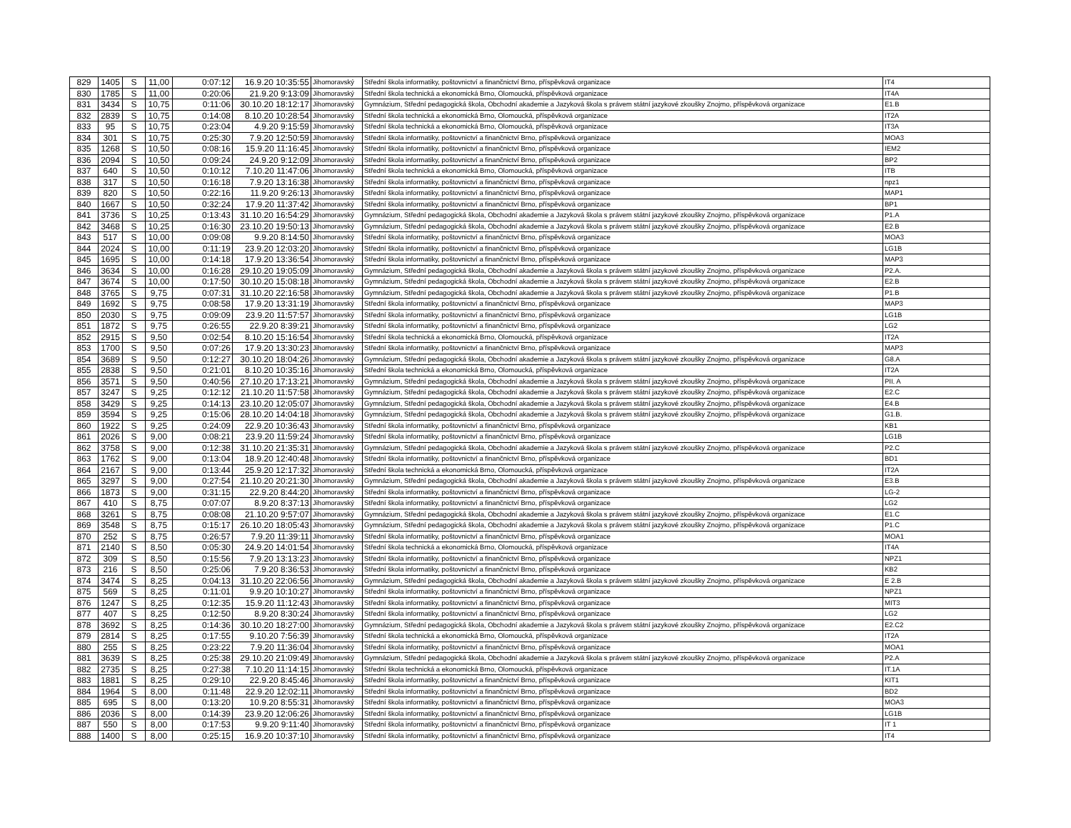| 829 | 1405 | S | 11,00 | 0:07:12 | 16.9.20 10:35:55 | Jihomoravský | Střední škola informatiky, poštovnictví a finančnictví Brno, příspěvková organizace | IT4 |
| 830 | 1785 | S | 11,00 | 0:20:06 | 21.9.20 9:13:09 | Jihomoravský | Střední škola technická a ekonomická Brno, Olomoucká, příspěvková organizace | IT4A |
| 831 | 3434 | S | 10,75 | 0:11:06 | 30.10.20 18:12:17 | Jihomoravský | Gymnázium, Střední pedagogická škola, Obchodní akademie a Jazyková škola s právem státní jazykové zkoušky Znojmo, příspěvková organizace | E1.B |
| 832 | 2839 | S | 10,75 | 0:14:08 | 8.10.20 10:28:54 | Jihomoravský | Střední škola technická a ekonomická Brno, Olomoucká, příspěvková organizace | IT2A |
| 833 | 95 | S | 10,75 | 0:23:04 | 4.9.20 9:15:59 | Jihomoravský | Střední škola technická a ekonomická Brno, Olomoucká, příspěvková organizace | IT3A |
| 834 | 301 | S | 10,75 | 0:25:30 | 7.9.20 12:50:59 | Jihomoravský | Střední škola informatiky, poštovnictví a finančnictví Brno, příspěvková organizace | MOA3 |
| 835 | 1268 | S | 10,50 | 0:08:16 | 15.9.20 11:16:45 | Jihomoravský | Střední škola informatiky, poštovnictví a finančnictví Brno, příspěvková organizace | IEM2 |
| 836 | 2094 | S | 10,50 | 0:09:24 | 24.9.20 9:12:09 | Jihomoravský | Střední škola informatiky, poštovnictví a finančnictví Brno, příspěvková organizace | BP2 |
| 837 | 640 | S | 10,50 | 0:10:12 | 7.10.20 11:47:06 | Jihomoravský | Střední škola technická a ekonomická Brno, Olomoucká, příspěvková organizace | ITB |
| 838 | 317 | S | 10,50 | 0:16:18 | 7.9.20 13:16:38 | Jihomoravský | Střední škola informatiky, poštovnictví a finančnictví Brno, příspěvková organizace | npz1 |
| 839 | 820 | S | 10,50 | 0:22:16 | 11.9.20 9:26:13 | Jihomoravský | Střední škola informatiky, poštovnictví a finančnictví Brno, příspěvková organizace | MAP1 |
| 840 | 1667 | S | 10,50 | 0:32:24 | 17.9.20 11:37:42 | Jihomoravský | Střední škola informatiky, poštovnictví a finančnictví Brno, příspěvková organizace | BP1 |
| 841 | 3736 | S | 10,25 | 0:13:43 | 31.10.20 16:54:29 | Jihomoravský | Gymnázium, Střední pedagogická škola, Obchodní akademie a Jazyková škola s právem státní jazykové zkoušky Znojmo, příspěvková organizace | P1.A |
| 842 | 3468 | S | 10,25 | 0:16:30 | 23.10.20 19:50:13 | Jihomoravský | Gymnázium, Střední pedagogická škola, Obchodní akademie a Jazyková škola s právem státní jazykové zkoušky Znojmo, příspěvková organizace | E2.B |
| 843 | 517 | S | 10,00 | 0:09:08 | 9.9.20 8:14:50 | Jihomoravský | Střední škola informatiky, poštovnictví a finančnictví Brno, příspěvková organizace | MOA3 |
| 844 | 2024 | S | 10,00 | 0:11:19 | 23.9.20 12:03:20 | Jihomoravský | Střední škola informatiky, poštovnictví a finančnictví Brno, příspěvková organizace | LG1B |
| 845 | 1695 | S | 10,00 | 0:14:18 | 17.9.20 13:36:54 | Jihomoravský | Střední škola informatiky, poštovnictví a finančnictví Brno, příspěvková organizace | MAP3 |
| 846 | 3634 | S | 10,00 | 0:16:28 | 29.10.20 19:05:09 | Jihomoravský | Gymnázium, Střední pedagogická škola, Obchodní akademie a Jazyková škola s právem státní jazykové zkoušky Znojmo, příspěvková organizace | P2.A. |
| 847 | 3674 | S | 10,00 | 0:17:50 | 30.10.20 15:08:18 | Jihomoravský | Gymnázium, Střední pedagogická škola, Obchodní akademie a Jazyková škola s právem státní jazykové zkoušky Znojmo, příspěvková organizace | E2.B |
| 848 | 3765 | S | 9,75 | 0:07:31 | 31.10.20 22:16:58 | Jihomoravský | Gymnázium, Střední pedagogická škola, Obchodní akademie a Jazyková škola s právem státní jazykové zkoušky Znojmo, příspěvková organizace | P1.B |
| 849 | 1692 | S | 9,75 | 0:08:58 | 17.9.20 13:31:19 | Jihomoravský | Střední škola informatiky, poštovnictví a finančnictví Brno, příspěvková organizace | MAP3 |
| 850 | 2030 | S | 9,75 | 0:09:09 | 23.9.20 11:57:57 | Jihomoravský | Střední škola informatiky, poštovnictví a finančnictví Brno, příspěvková organizace | LG1B |
| 851 | 1872 | S | 9,75 | 0:26:55 | 22.9.20 8:39:21 | Jihomoravský | Střední škola informatiky, poštovnictví a finančnictví Brno, příspěvková organizace | LG2 |
| 852 | 2915 | S | 9,50 | 0:02:54 | 8.10.20 15:16:54 | Jihomoravský | Střední škola technická a ekonomická Brno, Olomoucká, příspěvková organizace | IT2A |
| 853 | 1700 | S | 9,50 | 0:07:26 | 17.9.20 13:30:23 | Jihomoravský | Střední škola informatiky, poštovnictví a finančnictví Brno, příspěvková organizace | MAP3 |
| 854 | 3689 | S | 9,50 | 0:12:27 | 30.10.20 18:04:26 | Jihomoravský | Gymnázium, Střední pedagogická škola, Obchodní akademie a Jazyková škola s právem státní jazykové zkoušky Znojmo, příspěvková organizace | G8.A |
| 855 | 2838 | S | 9,50 | 0:21:01 | 8.10.20 10:35:16 | Jihomoravský | Střední škola technická a ekonomická Brno, Olomoucká, příspěvková organizace | IT2A |
| 856 | 3571 | S | 9,50 | 0:40:56 | 27.10.20 17:13:21 | Jihomoravský | Gymnázium, Střední pedagogická škola, Obchodní akademie a Jazyková škola s právem státní jazykové zkoušky Znojmo, příspěvková organizace | PII. A |
| 857 | 3247 | S | 9,25 | 0:12:12 | 21.10.20 11:57:58 | Jihomoravský | Gymnázium, Střední pedagogická škola, Obchodní akademie a Jazyková škola s právem státní jazykové zkoušky Znojmo, příspěvková organizace | E2.C |
| 858 | 3429 | S | 9,25 | 0:14:13 | 23.10.20 12:05:07 | Jihomoravský | Gymnázium, Střední pedagogická škola, Obchodní akademie a Jazyková škola s právem státní jazykové zkoušky Znojmo, příspěvková organizace | E4.B |
| 859 | 3594 | S | 9,25 | 0:15:06 | 28.10.20 14:04:18 | Jihomoravský | Gymnázium, Střední pedagogická škola, Obchodní akademie a Jazyková škola s právem státní jazykové zkoušky Znojmo, příspěvková organizace | G1.B. |
| 860 | 1922 | S | 9,25 | 0:24:09 | 22.9.20 10:36:43 | Jihomoravský | Střední škola informatiky, poštovnictví a finančnictví Brno, příspěvková organizace | KB1 |
| 861 | 2026 | S | 9,00 | 0:08:21 | 23.9.20 11:59:24 | Jihomoravský | Střední škola informatiky, poštovnictví a finančnictví Brno, příspěvková organizace | LG1B |
| 862 | 3758 | S | 9,00 | 0:12:38 | 31.10.20 21:35:31 | Jihomoravský | Gymnázium, Střední pedagogická škola, Obchodní akademie a Jazyková škola s právem státní jazykové zkoušky Znojmo, příspěvková organizace | P2.C |
| 863 | 1762 | S | 9,00 | 0:13:04 | 18.9.20 12:40:48 | Jihomoravský | Střední škola informatiky, poštovnictví a finančnictví Brno, příspěvková organizace | BD1 |
| 864 | 2167 | S | 9,00 | 0:13:44 | 25.9.20 12:17:32 | Jihomoravský | Střední škola technická a ekonomická Brno, Olomoucká, příspěvková organizace | IT2A |
| 865 | 3297 | S | 9,00 | 0:27:54 | 21.10.20 20:21:30 | Jihomoravský | Gymnázium, Střední pedagogická škola, Obchodní akademie a Jazyková škola s právem státní jazykové zkoušky Znojmo, příspěvková organizace | E3.B |
| 866 | 1873 | S | 9,00 | 0:31:15 | 22.9.20 8:44:20 | Jihomoravský | Střední škola informatiky, poštovnictví a finančnictví Brno, příspěvková organizace | LG-2 |
| 867 | 410 | S | 8,75 | 0:07:07 | 8.9.20 8:37:13 | Jihomoravský | Střední škola informatiky, poštovnictví a finančnictví Brno, příspěvková organizace | LG2 |
| 868 | 3261 | S | 8,75 | 0:08:08 | 21.10.20 9:57:07 | Jihomoravský | Gymnázium, Střední pedagogická škola, Obchodní akademie a Jazyková škola s právem státní jazykové zkoušky Znojmo, příspěvková organizace | E1.C |
| 869 | 3548 | S | 8,75 | 0:15:17 | 26.10.20 18:05:43 | Jihomoravský | Gymnázium, Střední pedagogická škola, Obchodní akademie a Jazyková škola s právem státní jazykové zkoušky Znojmo, příspěvková organizace | P1.C |
| 870 | 252 | S | 8,75 | 0:26:57 | 7.9.20 11:39:11 | Jihomoravský | Střední škola informatiky, poštovnictví a finančnictví Brno, příspěvková organizace | MOA1 |
| 871 | 2140 | S | 8,50 | 0:05:30 | 24.9.20 14:01:54 | Jihomoravský | Střední škola technická a ekonomická Brno, Olomoucká, příspěvková organizace | IT4A |
| 872 | 309 | S | 8,50 | 0:15:56 | 7.9.20 13:13:23 | Jihomoravský | Střední škola informatiky, poštovnictví a finančnictví Brno, příspěvková organizace | NPZ1 |
| 873 | 216 | S | 8,50 | 0:25:06 | 7.9.20 8:36:53 | Jihomoravský | Střední škola informatiky, poštovnictví a finančnictví Brno, příspěvková organizace | KB2 |
| 874 | 3474 | S | 8,25 | 0:04:13 | 31.10.20 22:06:56 | Jihomoravský | Gymnázium, Střední pedagogická škola, Obchodní akademie a Jazyková škola s právem státní jazykové zkoušky Znojmo, příspěvková organizace | E 2.B |
| 875 | 569 | S | 8,25 | 0:11:01 | 9.9.20 10:10:27 | Jihomoravský | Střední škola informatiky, poštovnictví a finančnictví Brno, příspěvková organizace | NPZ1 |
| 876 | 1247 | S | 8,25 | 0:12:35 | 15.9.20 11:12:43 | Jihomoravský | Střední škola informatiky, poštovnictví a finančnictví Brno, příspěvková organizace | MIT3 |
| 877 | 407 | S | 8,25 | 0:12:50 | 8.9.20 8:30:24 | Jihomoravský | Střední škola informatiky, poštovnictví a finančnictví Brno, příspěvková organizace | LG2 |
| 878 | 3692 | S | 8,25 | 0:14:36 | 30.10.20 18:27:00 | Jihomoravský | Gymnázium, Střední pedagogická škola, Obchodní akademie a Jazyková škola s právem státní jazykové zkoušky Znojmo, příspěvková organizace | E2.C2 |
| 879 | 2814 | S | 8,25 | 0:17:55 | 9.10.20 7:56:39 | Jihomoravský | Střední škola technická a ekonomická Brno, Olomoucká, příspěvková organizace | IT2A |
| 880 | 255 | S | 8,25 | 0:23:22 | 7.9.20 11:36:04 | Jihomoravský | Střední škola informatiky, poštovnictví a finančnictví Brno, příspěvková organizace | MOA1 |
| 881 | 3639 | S | 8,25 | 0:25:38 | 29.10.20 21:09:49 | Jihomoravský | Gymnázium, Střední pedagogická škola, Obchodní akademie a Jazyková škola s právem státní jazykové zkoušky Znojmo, příspěvková organizace | P2.A |
| 882 | 2735 | S | 8,25 | 0:27:38 | 7.10.20 11:14:15 | Jihomoravský | Střední škola technická a ekonomická Brno, Olomoucká, příspěvková organizace | IT.1A |
| 883 | 1881 | S | 8,25 | 0:29:10 | 22.9.20 8:45:46 | Jihomoravský | Střední škola informatiky, poštovnictví a finančnictví Brno, příspěvková organizace | KIT1 |
| 884 | 1964 | S | 8,00 | 0:11:48 | 22.9.20 12:02:11 | Jihomoravský | Střední škola informatiky, poštovnictví a finančnictví Brno, příspěvková organizace | BD2 |
| 885 | 695 | S | 8,00 | 0:13:20 | 10.9.20 8:55:31 | Jihomoravský | Střední škola informatiky, poštovnictví a finančnictví Brno, příspěvková organizace | MOA3 |
| 886 | 2036 | S | 8,00 | 0:14:39 | 23.9.20 12:06:26 | Jihomoravský | Střední škola informatiky, poštovnictví a finančnictví Brno, příspěvková organizace | LG1B |
| 887 | 550 | S | 8,00 | 0:17:53 | 9.9.20 9:11:40 | Jihomoravský | Střední škola informatiky, poštovnictví a finančnictví Brno, příspěvková organizace | IT 1 |
| 888 | 1400 | S | 8,00 | 0:25:15 | 16.9.20 10:37:10 | Jihomoravský | Střední škola informatiky, poštovnictví a finančnictví Brno, příspěvková organizace | IT4 |